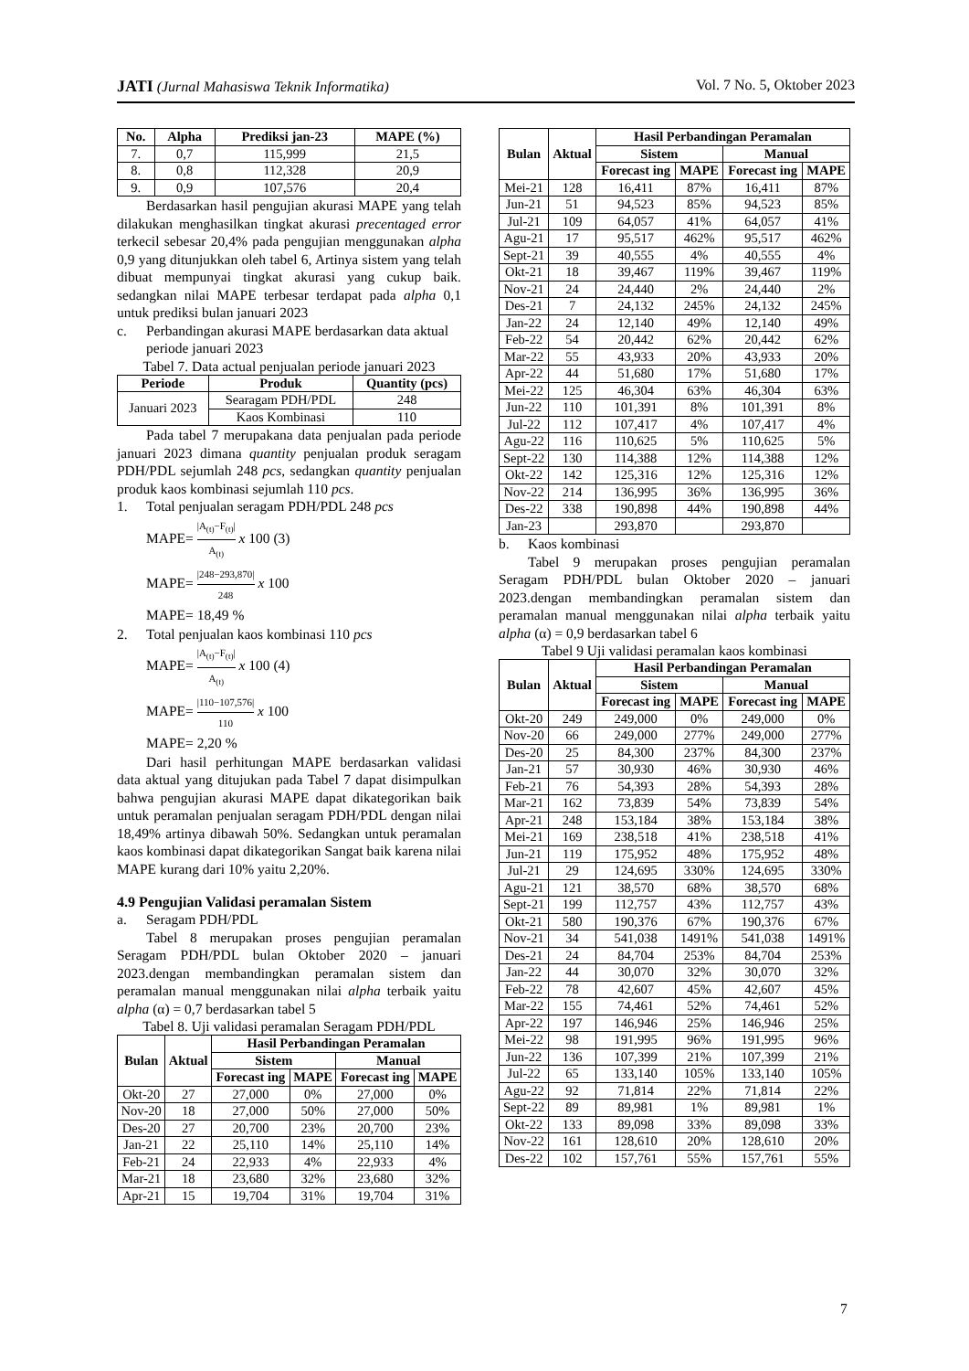JATI (Jurnal Mahasiswa Teknik Informatika) Vol. 7 No. 5, Oktober 2023
| No. | Alpha | Prediksi jan-23 | MAPE (%) |
| --- | --- | --- | --- |
| 7. | 0,7 | 115,999 | 21,5 |
| 8. | 0,8 | 112,328 | 20,9 |
| 9. | 0,9 | 107,576 | 20,4 |
Berdasarkan hasil pengujian akurasi MAPE yang telah dilakukan menghasilkan tingkat akurasi precentaged error terkecil sebesar 20,4% pada pengujian menggunakan alpha 0,9 yang ditunjukkan oleh tabel 6, Artinya sistem yang telah dibuat mempunyai tingkat akurasi yang cukup baik. sedangkan nilai MAPE terbesar terdapat pada alpha 0,1 untuk prediksi bulan januari 2023
c. Perbandingan akurasi MAPE berdasarkan data aktual periode januari 2023
Tabel 7. Data actual penjualan periode januari 2023
| Periode | Produk | Quantity (pcs) |
| --- | --- | --- |
| Januari 2023 | Searagam PDH/PDL | 248 |
| | Kaos Kombinasi | 110 |
Pada tabel 7 merupakana data penjualan pada periode januari 2023 dimana quantity penjualan produk seragam PDH/PDL sejumlah 248 pcs, sedangkan quantity penjualan produk kaos kombinasi sejumlah 110 pcs.
1. Total penjualan seragam PDH/PDL 248 pcs
MAPE= |A<sub>(t)</sub>−F<sub>(t)</sub>| A<sub>(t)</sub> x 100 (3)
MAPE= |248−293,870| 248 x 100
MAPE= 18,49 %
2. Total penjualan kaos kombinasi 110 pcs
MAPE= |A<sub>(t)</sub>−F<sub>(t)</sub>| A<sub>(t)</sub> x 100 (4)
MAPE= |110−107,576| 110 x 100
MAPE= 2,20 %
Dari hasil perhitungan MAPE berdasarkan validasi data aktual yang ditujukan pada Tabel 7 dapat disimpulkan bahwa pengujian akurasi MAPE dapat dikategorikan baik untuk peramalan penjualan seragam PDH/PDL dengan nilai 18,49% artinya dibawah 50%. Sedangkan untuk peramalan kaos kombinasi dapat dikategorikan Sangat baik karena nilai MAPE kurang dari 10% yaitu 2,20%.
4.9 Pengujian Validasi peramalan Sistem
a. Seragam PDH/PDL
Tabel 8 merupakan proses pengujian peramalan Seragam PDH/PDL bulan Oktober 2020 – januari 2023.dengan membandingkan peramalan sistem dan peramalan manual menggunakan nilai alpha terbaik yaitu alpha (α) = 0,7 berdasarkan tabel 5
Tabel 8. Uji validasi peramalan Seragam PDH/PDL
| Bulan | Aktual | Hasil Perbandingan Peramalan | | | |
| --- | --- | --- | --- | --- | --- |
| | | Sistem | | Manual | |
| | | Forecast ing | MAPE | Forecast ing | MAPE |
| Okt-20 | 27 | 27,000 | 0% | 27,000 | 0% |
| Nov-20 | 18 | 27,000 | 50% | 27,000 | 50% |
| Des-20 | 27 | 20,700 | 23% | 20,700 | 23% |
| Jan-21 | 22 | 25,110 | 14% | 25,110 | 14% |
| Feb-21 | 24 | 22,933 | 4% | 22,933 | 4% |
| Mar-21 | 18 | 23,680 | 32% | 23,680 | 32% |
| Apr-21 | 15 | 19,704 | 31% | 19,704 | 31% |
| Bulan | Aktual | Hasil Perbandingan Peramalan | | | |
| --- | --- | --- | --- | --- | --- |
| | | Sistem | | Manual | |
| | | Forecast ing | MAPE | Forecast ing | MAPE |
| Mei-21 | 128 | 16,411 | 87% | 16,411 | 87% |
| Jun-21 | 51 | 94,523 | 85% | 94,523 | 85% |
| Jul-21 | 109 | 64,057 | 41% | 64,057 | 41% |
| Agu-21 | 17 | 95,517 | 462% | 95,517 | 462% |
| Sept-21 | 39 | 40,555 | 4% | 40,555 | 4% |
| Okt-21 | 18 | 39,467 | 119% | 39,467 | 119% |
| Nov-21 | 24 | 24,440 | 2% | 24,440 | 2% |
| Des-21 | 7 | 24,132 | 245% | 24,132 | 245% |
| Jan-22 | 24 | 12,140 | 49% | 12,140 | 49% |
| Feb-22 | 54 | 20,442 | 62% | 20,442 | 62% |
| Mar-22 | 55 | 43,933 | 20% | 43,933 | 20% |
| Apr-22 | 44 | 51,680 | 17% | 51,680 | 17% |
| Mei-22 | 125 | 46,304 | 63% | 46,304 | 63% |
| Jun-22 | 110 | 101,391 | 8% | 101,391 | 8% |
| Jul-22 | 112 | 107,417 | 4% | 107,417 | 4% |
| Agu-22 | 116 | 110,625 | 5% | 110,625 | 5% |
| Sept-22 | 130 | 114,388 | 12% | 114,388 | 12% |
| Okt-22 | 142 | 125,316 | 12% | 125,316 | 12% |
| Nov-22 | 214 | 136,995 | 36% | 136,995 | 36% |
| Des-22 | 338 | 190,898 | 44% | 190,898 | 44% |
| Jan-23 | | 293,870 | | 293,870 | |
b. Kaos kombinasi
Tabel 9 merupakan proses pengujian peramalan Seragam PDH/PDL bulan Oktober 2020 – januari 2023.dengan membandingkan peramalan sistem dan peramalan manual menggunakan nilai alpha terbaik yaitu alpha (α) = 0,9 berdasarkan tabel 6
Tabel 9 Uji validasi peramalan kaos kombinasi
| Bulan | Aktual | Hasil Perbandingan Peramalan | | | |
| --- | --- | --- | --- | --- | --- |
| | | Sistem | | Manual | |
| | | Forecast ing | MAPE | Forecast ing | MAPE |
| Okt-20 | 249 | 249,000 | 0% | 249,000 | 0% |
| Nov-20 | 66 | 249,000 | 277% | 249,000 | 277% |
| Des-20 | 25 | 84,300 | 237% | 84,300 | 237% |
| Jan-21 | 57 | 30,930 | 46% | 30,930 | 46% |
| Feb-21 | 76 | 54,393 | 28% | 54,393 | 28% |
| Mar-21 | 162 | 73,839 | 54% | 73,839 | 54% |
| Apr-21 | 248 | 153,184 | 38% | 153,184 | 38% |
| Mei-21 | 169 | 238,518 | 41% | 238,518 | 41% |
| Jun-21 | 119 | 175,952 | 48% | 175,952 | 48% |
| Jul-21 | 29 | 124,695 | 330% | 124,695 | 330% |
| Agu-21 | 121 | 38,570 | 68% | 38,570 | 68% |
| Sept-21 | 199 | 112,757 | 43% | 112,757 | 43% |
| Okt-21 | 580 | 190,376 | 67% | 190,376 | 67% |
| Nov-21 | 34 | 541,038 | 1491% | 541,038 | 1491% |
| Des-21 | 24 | 84,704 | 253% | 84,704 | 253% |
| Jan-22 | 44 | 30,070 | 32% | 30,070 | 32% |
| Feb-22 | 78 | 42,607 | 45% | 42,607 | 45% |
| Mar-22 | 155 | 74,461 | 52% | 74,461 | 52% |
| Apr-22 | 197 | 146,946 | 25% | 146,946 | 25% |
| Mei-22 | 98 | 191,995 | 96% | 191,995 | 96% |
| Jun-22 | 136 | 107,399 | 21% | 107,399 | 21% |
| Jul-22 | 65 | 133,140 | 105% | 133,140 | 105% |
| Agu-22 | 92 | 71,814 | 22% | 71,814 | 22% |
| Sept-22 | 89 | 89,981 | 1% | 89,981 | 1% |
| Okt-22 | 133 | 89,098 | 33% | 89,098 | 33% |
| Nov-22 | 161 | 128,610 | 20% | 128,610 | 20% |
| Des-22 | 102 | 157,761 | 55% | 157,761 | 55% |
7